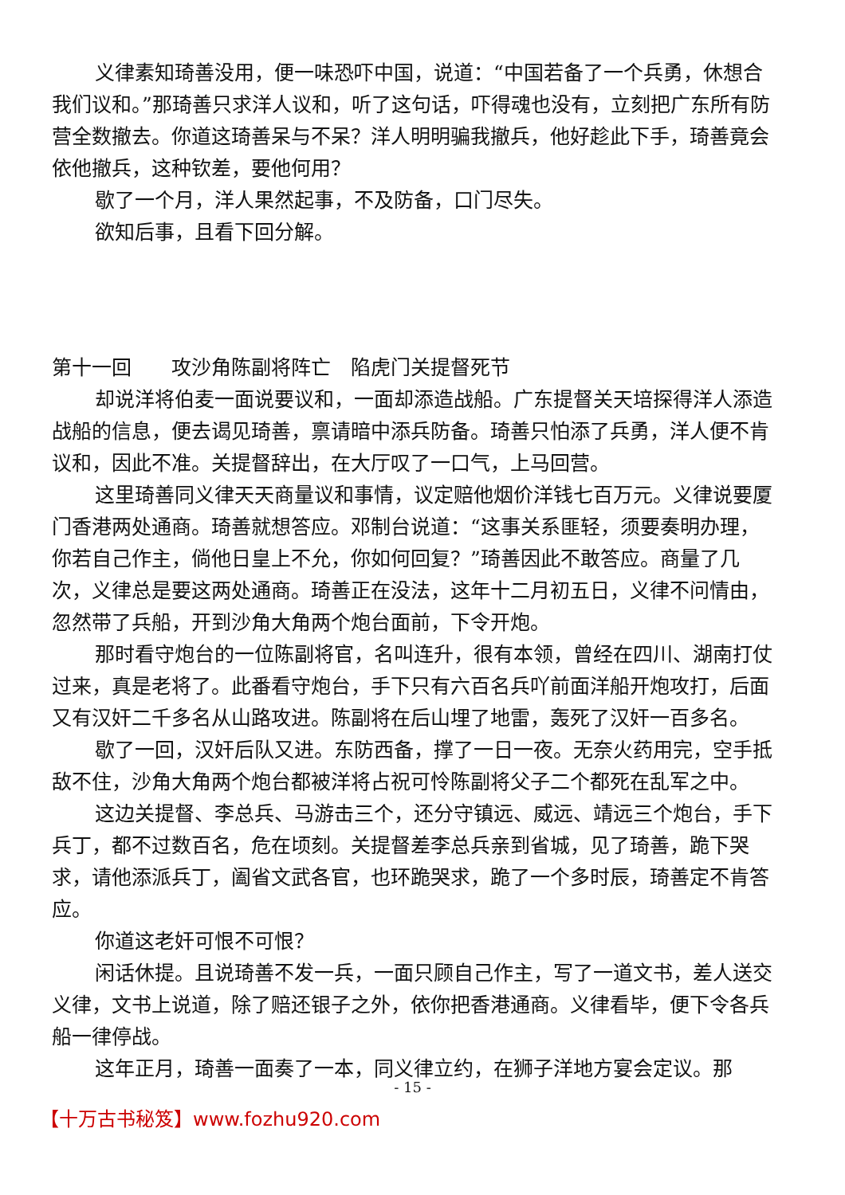义律素知琦善没用，便一味恐吓中国，说道：“中国若备了一个兵勇，休想合我们议和。”那琦善只求洋人议和，听了这句话，吓得魂也没有，立刻把广东所有防营全数撤去。你道这琦善呆与不呆？洋人明明骗我撤兵，他好趁此下手，琦善竟会依他撤兵，这种钦差，要他何用？
歇了一个月，洋人果然起事，不及防备，口门尽失。
欲知后事，且看下回分解。
第十一回　　攻沙角陈副将阵亡　陷虎门关提督死节
却说洋将伯麦一面说要议和，一面却添造战船。广东提督关天培探得洋人添造战船的信息，便去谒见琦善，禀请暗中添兵防备。琦善只怕添了兵勇，洋人便不肯议和，因此不准。关提督辞出，在大厅叹了一口气，上马回营。
这里琦善同义律天天商量议和事情，议定赔他烟价洋钱七百万元。义律说要厦门香港两处通商。琦善就想答应。邓制台说道：“这事关系匪轻，须要奏明办理，你若自己作主，倘他日皇上不允，你如何回复？”琦善因此不敢答应。商量了几次，义律总是要这两处通商。琦善正在没法，这年十二月初五日，义律不问情由，忽然带了兵船，开到沙角大角两个炮台面前，下令开炮。
那时看守炮台的一位陈副将官，名叫连升，很有本领，曾经在四川、湖南打仗过来，真是老将了。此番看守炮台，手下只有六百名兵吖前面洋船开炮攻打，后面又有汉奸二千多名从山路攻进。陈副将在后山埋了地雷，轰死了汉奸一百多名。
歇了一回，汉奸后队又进。东防西备，撑了一日一夜。无奈火药用完，空手抵敌不住，沙角大角两个炮台都被洋将占祝可怜陈副将父子二个都死在乱军之中。
这边关提督、李总兵、马游击三个，还分守镇远、威远、靖远三个炮台，手下兵丁，都不过数百名，危在顷刻。关提督差李总兵亲到省城，见了琦善，跪下哭求，请他添派兵丁，阖省文武各官，也环跪哭求，跪了一个多时辰，琦善定不肯答应。
你道这老奸可恨不可恨？
闲话休提。且说琦善不发一兵，一面只顾自己作主，写了一道文书，差人送交义律，文书上说道，除了赔还银子之外，依你把香港通商。义律看毕，便下令各兵船一律停战。
这年正月，琦善一面奏了一本，同义律立约，在狮子洋地方宴会定议。那
- 15 -
【十万古书秘笈】www.fozhu920.com